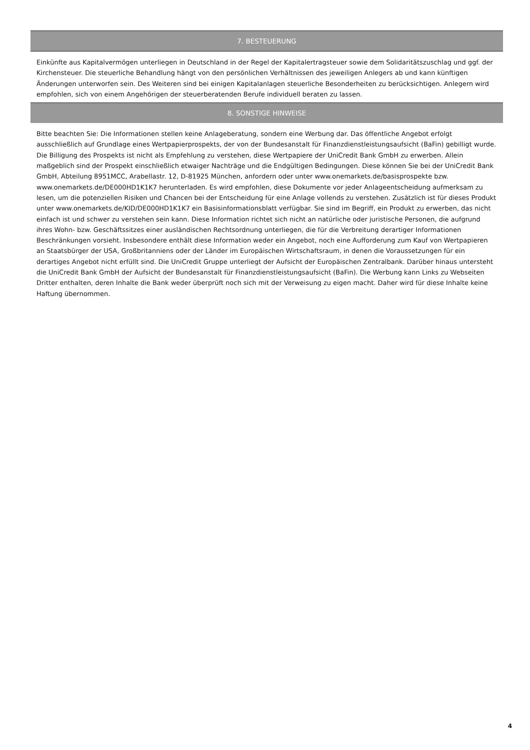7. BESTEUERUNG
Einkünfte aus Kapitalvermögen unterliegen in Deutschland in der Regel der Kapitalertragsteuer sowie dem Solidaritätszuschlag und ggf. der Kirchensteuer. Die steuerliche Behandlung hängt von den persönlichen Verhältnissen des jeweiligen Anlegers ab und kann künftigen Änderungen unterworfen sein. Des Weiteren sind bei einigen Kapitalanlagen steuerliche Besonderheiten zu berücksichtigen. Anlegern wird empfohlen, sich von einem Angehörigen der steuerberatenden Berufe individuell beraten zu lassen.
8. SONSTIGE HINWEISE
Bitte beachten Sie: Die Informationen stellen keine Anlageberatung, sondern eine Werbung dar. Das öffentliche Angebot erfolgt ausschließlich auf Grundlage eines Wertpapierprospekts, der von der Bundesanstalt für Finanzdienstleistungsaufsicht (BaFin) gebilligt wurde. Die Billigung des Prospekts ist nicht als Empfehlung zu verstehen, diese Wertpapiere der UniCredit Bank GmbH zu erwerben. Allein maßgeblich sind der Prospekt einschließlich etwaiger Nachträge und die Endgültigen Bedingungen. Diese können Sie bei der UniCredit Bank GmbH, Abteilung 8951MCC, Arabellastr. 12, D-81925 München, anfordern oder unter www.onemarkets.de/basisprospekte bzw. www.onemarkets.de/DE000HD1K1K7 herunterladen. Es wird empfohlen, diese Dokumente vor jeder Anlageentscheidung aufmerksam zu lesen, um die potenziellen Risiken und Chancen bei der Entscheidung für eine Anlage vollends zu verstehen. Zusätzlich ist für dieses Produkt unter www.onemarkets.de/KID/DE000HD1K1K7 ein Basisinformationsblatt verfügbar. Sie sind im Begriff, ein Produkt zu erwerben, das nicht einfach ist und schwer zu verstehen sein kann. Diese Information richtet sich nicht an natürliche oder juristische Personen, die aufgrund ihres Wohn- bzw. Geschäftssitzes einer ausländischen Rechtsordnung unterliegen, die für die Verbreitung derartiger Informationen Beschränkungen vorsieht. Insbesondere enthält diese Information weder ein Angebot, noch eine Aufforderung zum Kauf von Wertpapieren an Staatsbürger der USA, Großbritanniens oder der Länder im Europäischen Wirtschaftsraum, in denen die Voraussetzungen für ein derartiges Angebot nicht erfüllt sind. Die UniCredit Gruppe unterliegt der Aufsicht der Europäischen Zentralbank. Darüber hinaus untersteht die UniCredit Bank GmbH der Aufsicht der Bundesanstalt für Finanzdienstleistungsaufsicht (BaFin). Die Werbung kann Links zu Webseiten Dritter enthalten, deren Inhalte die Bank weder überprüft noch sich mit der Verweisung zu eigen macht. Daher wird für diese Inhalte keine Haftung übernommen.
4